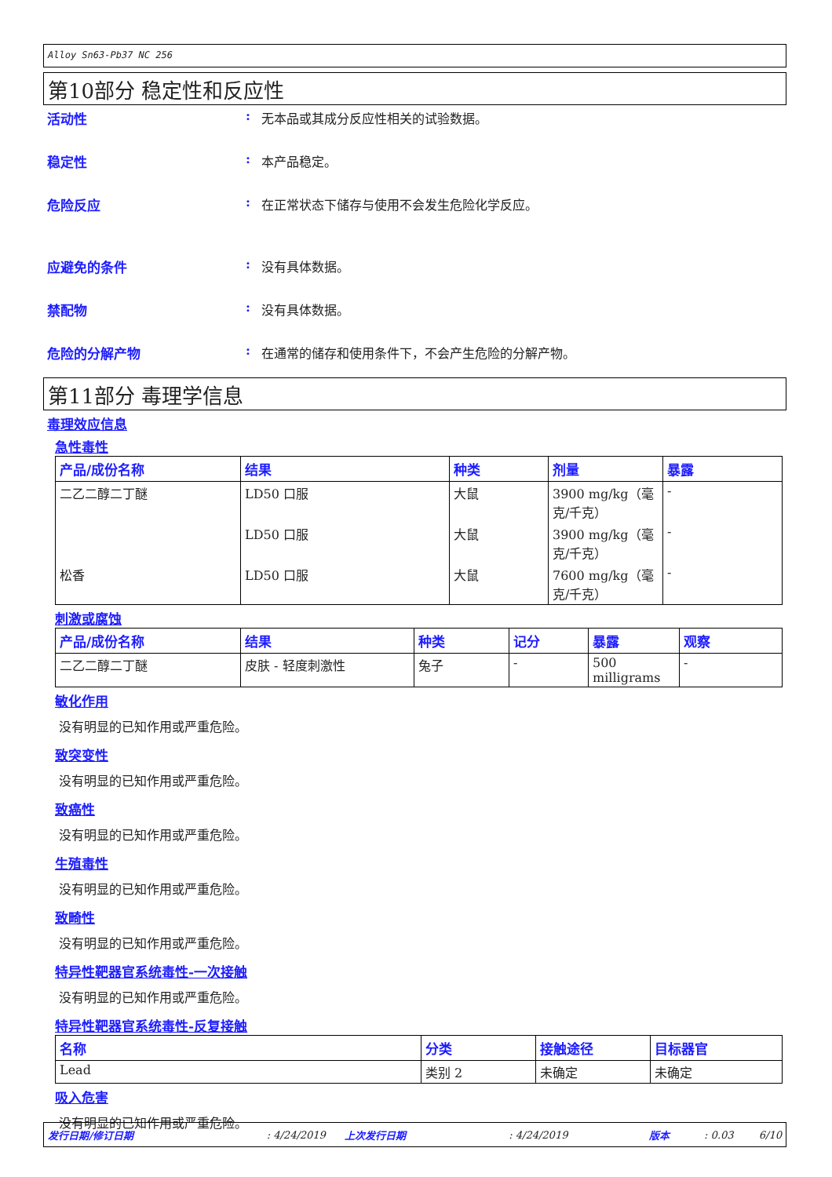Alloy Sn63-Pb37 NC 256
第10部分 稳定性和反应性
活动性: 无本品或其成分反应性相关的试验数据。
稳定性: 本产品稳定。
危险反应: 在正常状态下储存与使用不会发生危险化学反应。
应避免的条件: 没有具体数据。
禁配物: 没有具体数据。
危险的分解产物: 在通常的储存和使用条件下，不会产生危险的分解产物。
第11部分 毒理学信息
毒理效应信息
急性毒性
| 产品/成份名称 | 结果 | 种类 | 剂量 | 暴露 |
| --- | --- | --- | --- | --- |
| 二乙二醇二丁醚 | LD50 口服 | 大鼠 | 3900 mg/kg（毫克/千克） | - |
| | LD50 口服 | 大鼠 | 3900 mg/kg（毫克/千克） | - |
| 松香 | LD50 口服 | 大鼠 | 7600 mg/kg（毫克/千克） | - |
刺激或腐蚀
| 产品/成份名称 | 结果 | 种类 | 记分 | 暴露 | 观察 |
| --- | --- | --- | --- | --- | --- |
| 二乙二醇二丁醚 | 皮肤 - 轻度刺激性 | 兔子 | - | 500 milligrams | - |
敏化作用
没有明显的已知作用或严重危险。
致突变性
没有明显的已知作用或严重危险。
致癌性
没有明显的已知作用或严重危险。
生殖毒性
没有明显的已知作用或严重危险。
致畸性
没有明显的已知作用或严重危险。
特异性靶器官系统毒性-一次接触
没有明显的已知作用或严重危险。
特异性靶器官系统毒性-反复接触
| 名称 | 分类 | 接触途径 | 目标器官 |
| --- | --- | --- | --- |
| Lead | 类别 2 | 未确定 | 未确定 |
吸入危害
没有明显的已知作用或严重危险。
发行日期/修订日期: 4/24/2019 上次发行日期: 4/24/2019 版本: 0.03 6/10